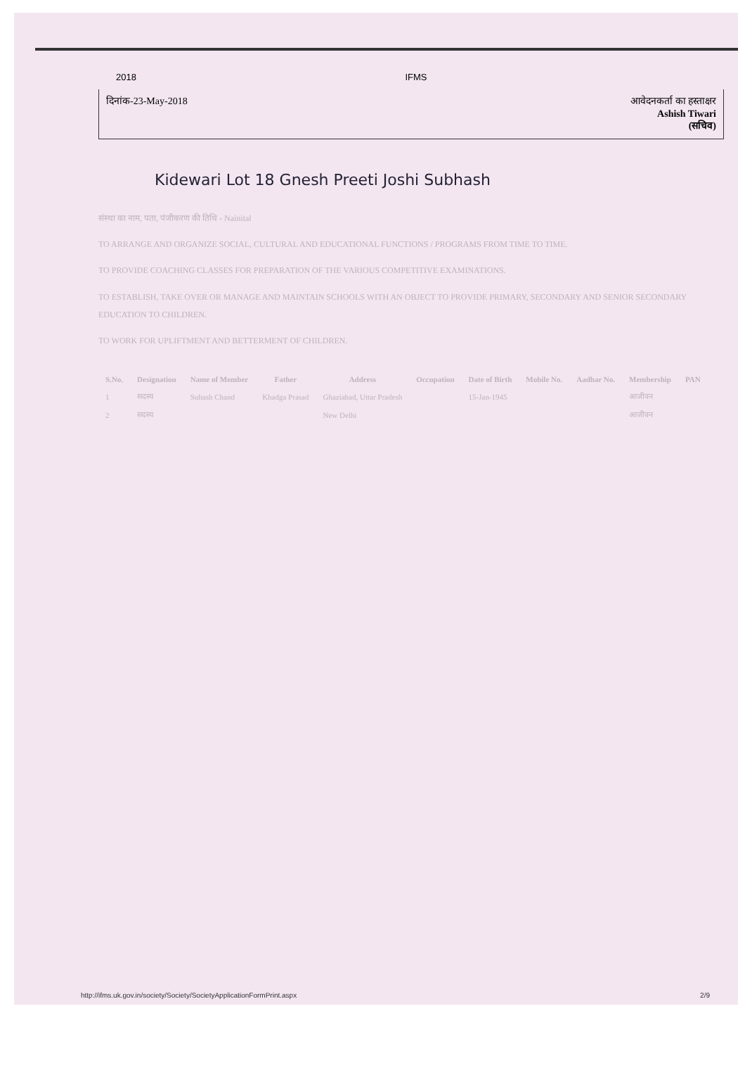2018 IFMS
दिनांक-23-May-2018 आवेदनकर्ता का हस्ताक्षर
Ashish Tiwari
(सचिव)
Kidewari Lot 18 Gnesh Preeti Joshi Subhash
संस्था का नाम, पता, पंजीकरण की तिथि - Nainital
TO ARRANGE AND ORGANIZE SOCIAL, CULTURAL AND EDUCATIONAL FUNCTIONS / PROGRAMS FROM TIME TO TIME.
TO PROVIDE COACHING CLASSES FOR PREPARATION OF THE VARIOUS COMPETITIVE EXAMINATIONS.
TO ESTABLISH, TAKE OVER OR MANAGE AND MAINTAIN SCHOOLS WITH AN OBJECT TO PROVIDE PRIMARY, SECONDARY AND SENIOR SECONDARY EDUCATION TO CHILDREN.
TO WORK FOR UPLIFTMENT AND BETTERMENT OF CHILDREN.
| S.No. | Designation | Name of Member | Father | Address | Occupation | Date of Birth | Mobile No. | Aadhar No. | Membership | PAN |
| --- | --- | --- | --- | --- | --- | --- | --- | --- | --- | --- |
| 1 | सदस्य | Subash Chand | Khadga Prasad | Ghaziabad, Uttar Pradesh | | 15-Jan-1945 | | | आजीवन | |
| 2 | सदस्य | | | New Delhi | | | | | आजीवन | |
http://ifms.uk.gov.in/society/Society/SocietyApplicationFormPrint.aspx 2/9